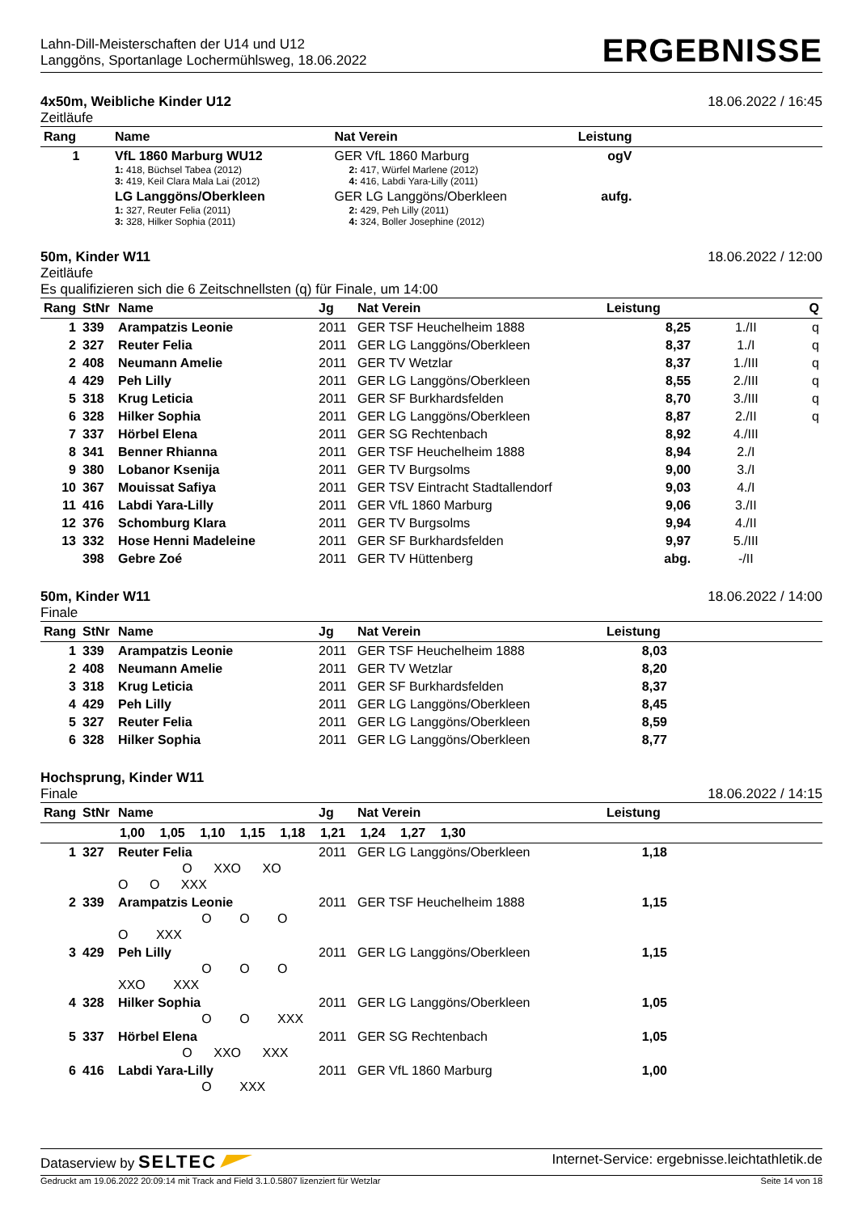Lahn-Dill-Meisterschaften der U14 und U12
Langgöns, Sportanlage Lochermühlsweg, 18.06.2022
ERGEBNISSE
4x50m, Weibliche Kinder U12 18.06.2022 / 16:45
Zeitläufe
| Rang | Name | Nat Verein | Leistung | |
| --- | --- | --- | --- | --- |
| 1 | VfL 1860 Marburg WU12 1: 418, Büchsel Tabea (2012) 3: 419, Keil Clara Mala Lai (2012) | GER VfL 1860 Marburg 2: 417, Würfel Marlene (2012) 4: 416, Labdi Yara-Lilly (2011) | ogV | |
| | LG Langgöns/Oberkleen 1: 327, Reuter Felia (2011) 3: 328, Hilker Sophia (2011) | GER LG Langgöns/Oberkleen 2: 429, Peh Lilly (2011) 4: 324, Boller Josephine (2012) | aufg. | |
50m, Kinder W11 18.06.2022 / 12:00
Zeitläufe
Es qualifizieren sich die 6 Zeitschnellsten (q) für Finale, um 14:00
| Rang | StNr | Name | Jg | Nat Verein | Leistung | | Q |
| --- | --- | --- | --- | --- | --- | --- | --- |
| 1 | 339 | Arampatzis Leonie | 2011 | GER TSF Heuchelheim 1888 | 8,25 | 1./II | q |
| 2 | 327 | Reuter Felia | 2011 | GER LG Langgöns/Oberkleen | 8,37 | 1./I | q |
| 2 | 408 | Neumann Amelie | 2011 | GER TV Wetzlar | 8,37 | 1./III | q |
| 4 | 429 | Peh Lilly | 2011 | GER LG Langgöns/Oberkleen | 8,55 | 2./III | q |
| 5 | 318 | Krug Leticia | 2011 | GER SF Burkhardsfelden | 8,70 | 3./III | q |
| 6 | 328 | Hilker Sophia | 2011 | GER LG Langgöns/Oberkleen | 8,87 | 2./II | q |
| 7 | 337 | Hörbel Elena | 2011 | GER SG Rechtenbach | 8,92 | 4./III | |
| 8 | 341 | Benner Rhianna | 2011 | GER TSF Heuchelheim 1888 | 8,94 | 2./I | |
| 9 | 380 | Lobanor Ksenija | 2011 | GER TV Burgsolms | 9,00 | 3./I | |
| 10 | 367 | Mouissat Safiya | 2011 | GER TSV Eintracht Stadtallendorf | 9,03 | 4./I | |
| 11 | 416 | Labdi Yara-Lilly | 2011 | GER VfL 1860 Marburg | 9,06 | 3./II | |
| 12 | 376 | Schomburg Klara | 2011 | GER TV Burgsolms | 9,94 | 4./II | |
| 13 | 332 | Hose Henni Madeleine | 2011 | GER SF Burkhardsfelden | 9,97 | 5./III | |
| | 398 | Gebre Zoé | 2011 | GER TV Hüttenberg | abg. | -/II | |
50m, Kinder W11 18.06.2022 / 14:00
Finale
| Rang | StNr | Name | Jg | Nat Verein | Leistung | |
| --- | --- | --- | --- | --- | --- | --- |
| 1 | 339 | Arampatzis Leonie | 2011 | GER TSF Heuchelheim 1888 | 8,03 | |
| 2 | 408 | Neumann Amelie | 2011 | GER TV Wetzlar | 8,20 | |
| 3 | 318 | Krug Leticia | 2011 | GER SF Burkhardsfelden | 8,37 | |
| 4 | 429 | Peh Lilly | 2011 | GER LG Langgöns/Oberkleen | 8,45 | |
| 5 | 327 | Reuter Felia | 2011 | GER LG Langgöns/Oberkleen | 8,59 | |
| 6 | 328 | Hilker Sophia | 2011 | GER LG Langgöns/Oberkleen | 8,77 | |
Hochsprung, Kinder W11
Finale 18.06.2022 / 14:15
| Rang | StNr | Name | Jg | Nat Verein | Leistung | |
| --- | --- | --- | --- | --- | --- | --- |
| | 1,00 1,05 1,10 1,15 1,18 1,21 1,24 1,27 1,30 | | | | | |
| 1 | 327 | Reuter Felia O XXO XO O O XXX | 2011 | GER LG Langgöns/Oberkleen | 1,18 | |
| 2 | 339 | Arampatzis Leonie O O O O XXX | 2011 | GER TSF Heuchelheim 1888 | 1,15 | |
| 3 | 429 | Peh Lilly O O O XXO XXX | 2011 | GER LG Langgöns/Oberkleen | 1,15 | |
| 4 | 328 | Hilker Sophia O O XXX | 2011 | GER LG Langgöns/Oberkleen | 1,05 | |
| 5 | 337 | Hörbel Elena O XXO XXX | 2011 | GER SG Rechtenbach | 1,05 | |
| 6 | 416 | Labdi Yara-Lilly O XXX | 2011 | GER VfL 1860 Marburg | 1,00 | |
Dataserview by SELTEC Internet-Service: ergebnisse.leichtathletik.de
Gedruckt am 19.06.2022 20:09:14 mit Track and Field 3.1.0.5807 lizenziert für Wetzlar Seite 14 von 18